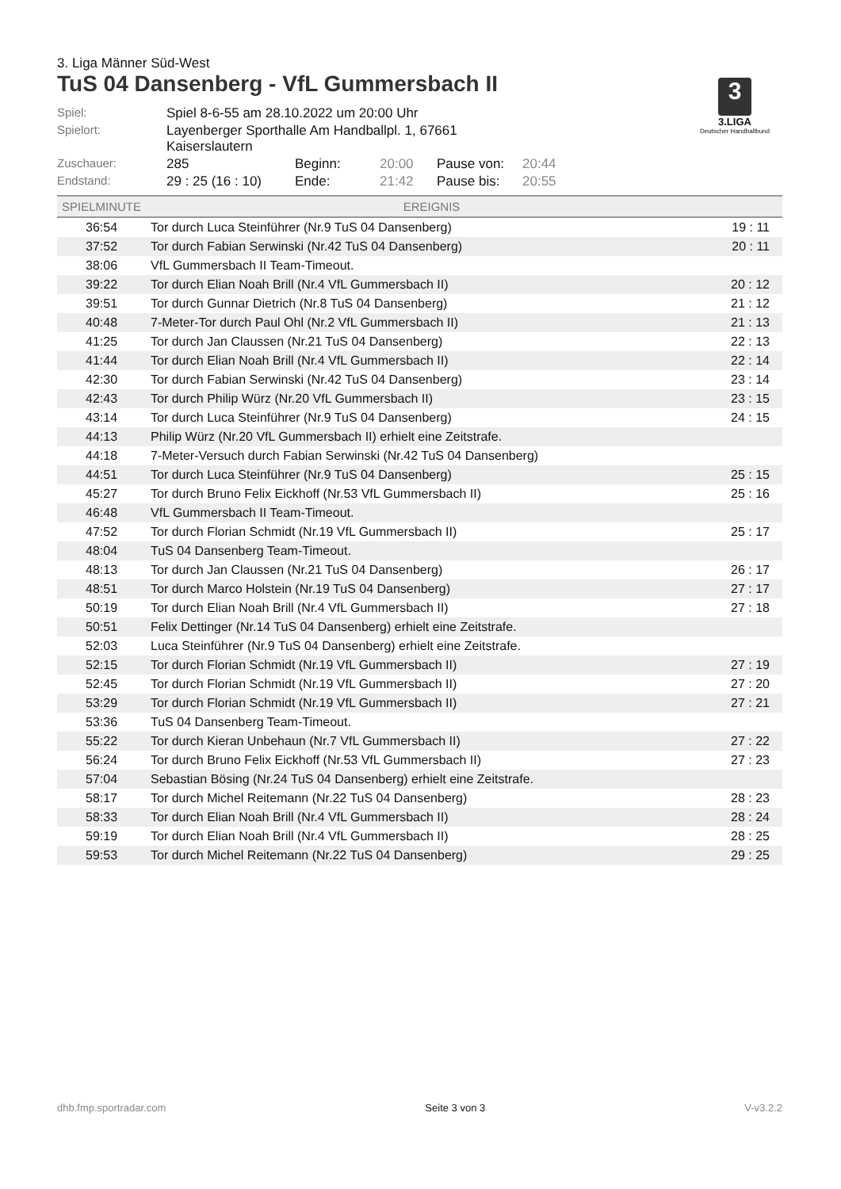3
3.LIGA
Deutscher Handballbund
3. Liga Männer Süd-West
TuS 04 Dansenberg - VfL Gummersbach II
| Spiel: | Spiel 8-6-55 am 28.10.2022 um 20:00 Uhr | | | | |
| Spielort: | Layenberger Sporthalle Am Handballpl. 1, 67661 Kaiserslautern | | | | |
| Zuschauer: | 285 | Beginn: | 20:00 | Pause von: | 20:44 |
| Endstand: | 29 : 25 (16 : 10) | Ende: | 21:42 | Pause bis: | 20:55 |
| SPIELMINUTE | EREIGNIS | |
| --- | --- | --- |
| 36:54 | Tor durch Luca Steinführer (Nr.9 TuS 04 Dansenberg) | 19 : 11 |
| 37:52 | Tor durch Fabian Serwinski (Nr.42 TuS 04 Dansenberg) | 20 : 11 |
| 38:06 | VfL Gummersbach II Team-Timeout. | |
| 39:22 | Tor durch Elian Noah Brill (Nr.4 VfL Gummersbach II) | 20 : 12 |
| 39:51 | Tor durch Gunnar Dietrich (Nr.8 TuS 04 Dansenberg) | 21 : 12 |
| 40:48 | 7-Meter-Tor durch Paul Ohl (Nr.2 VfL Gummersbach II) | 21 : 13 |
| 41:25 | Tor durch Jan Claussen (Nr.21 TuS 04 Dansenberg) | 22 : 13 |
| 41:44 | Tor durch Elian Noah Brill (Nr.4 VfL Gummersbach II) | 22 : 14 |
| 42:30 | Tor durch Fabian Serwinski (Nr.42 TuS 04 Dansenberg) | 23 : 14 |
| 42:43 | Tor durch Philip Würz (Nr.20 VfL Gummersbach II) | 23 : 15 |
| 43:14 | Tor durch Luca Steinführer (Nr.9 TuS 04 Dansenberg) | 24 : 15 |
| 44:13 | Philip Würz (Nr.20 VfL Gummersbach II) erhielt eine Zeitstrafe. | |
| 44:18 | 7-Meter-Versuch durch Fabian Serwinski (Nr.42 TuS 04 Dansenberg) | |
| 44:51 | Tor durch Luca Steinführer (Nr.9 TuS 04 Dansenberg) | 25 : 15 |
| 45:27 | Tor durch Bruno Felix Eickhoff (Nr.53 VfL Gummersbach II) | 25 : 16 |
| 46:48 | VfL Gummersbach II Team-Timeout. | |
| 47:52 | Tor durch Florian Schmidt (Nr.19 VfL Gummersbach II) | 25 : 17 |
| 48:04 | TuS 04 Dansenberg Team-Timeout. | |
| 48:13 | Tor durch Jan Claussen (Nr.21 TuS 04 Dansenberg) | 26 : 17 |
| 48:51 | Tor durch Marco Holstein (Nr.19 TuS 04 Dansenberg) | 27 : 17 |
| 50:19 | Tor durch Elian Noah Brill (Nr.4 VfL Gummersbach II) | 27 : 18 |
| 50:51 | Felix Dettinger (Nr.14 TuS 04 Dansenberg) erhielt eine Zeitstrafe. | |
| 52:03 | Luca Steinführer (Nr.9 TuS 04 Dansenberg) erhielt eine Zeitstrafe. | |
| 52:15 | Tor durch Florian Schmidt (Nr.19 VfL Gummersbach II) | 27 : 19 |
| 52:45 | Tor durch Florian Schmidt (Nr.19 VfL Gummersbach II) | 27 : 20 |
| 53:29 | Tor durch Florian Schmidt (Nr.19 VfL Gummersbach II) | 27 : 21 |
| 53:36 | TuS 04 Dansenberg Team-Timeout. | |
| 55:22 | Tor durch Kieran Unbehaun (Nr.7 VfL Gummersbach II) | 27 : 22 |
| 56:24 | Tor durch Bruno Felix Eickhoff (Nr.53 VfL Gummersbach II) | 27 : 23 |
| 57:04 | Sebastian Bösing (Nr.24 TuS 04 Dansenberg) erhielt eine Zeitstrafe. | |
| 58:17 | Tor durch Michel Reitemann (Nr.22 TuS 04 Dansenberg) | 28 : 23 |
| 58:33 | Tor durch Elian Noah Brill (Nr.4 VfL Gummersbach II) | 28 : 24 |
| 59:19 | Tor durch Elian Noah Brill (Nr.4 VfL Gummersbach II) | 28 : 25 |
| 59:53 | Tor durch Michel Reitemann (Nr.22 TuS 04 Dansenberg) | 29 : 25 |
dhb.fmp.sportradar.com Seite 3 von 3 V-v3.2.2